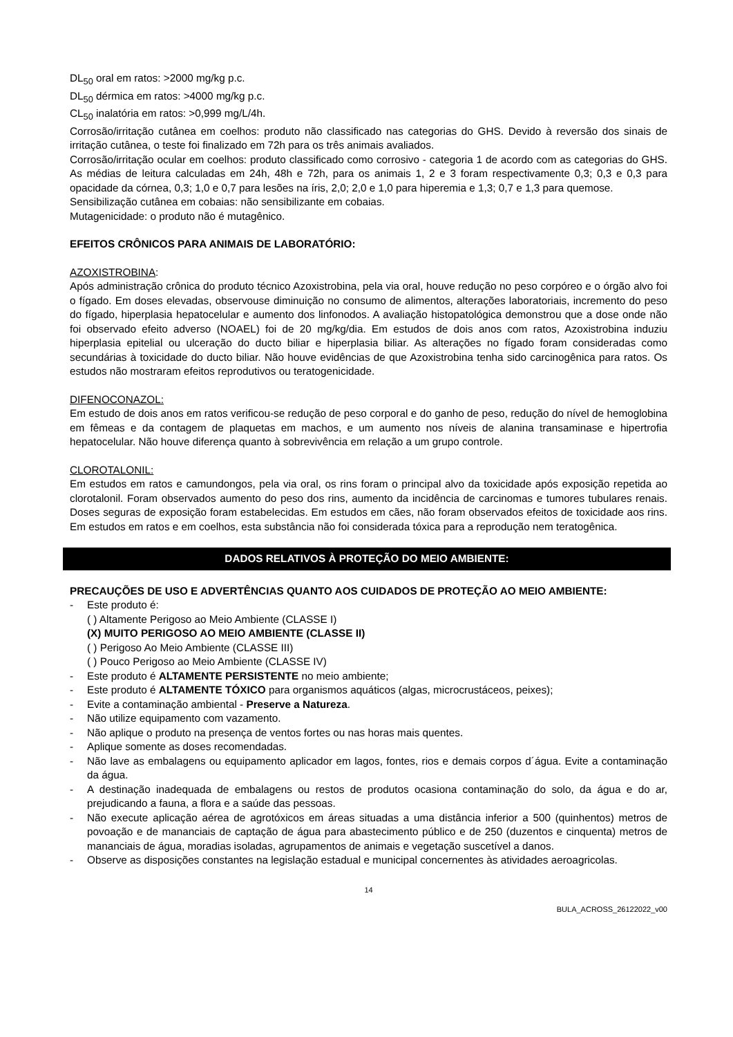DL<sub>50</sub> oral em ratos: >2000 mg/kg p.c.
DL<sub>50</sub> dérmica em ratos: >4000 mg/kg p.c.
CL<sub>50</sub> inalatória em ratos: >0,999 mg/L/4h.
Corrosão/irritação cutânea em coelhos: produto não classificado nas categorias do GHS. Devido à reversão dos sinais de irritação cutânea, o teste foi finalizado em 72h para os três animais avaliados.
Corrosão/irritação ocular em coelhos: produto classificado como corrosivo - categoria 1 de acordo com as categorias do GHS. As médias de leitura calculadas em 24h, 48h e 72h, para os animais 1, 2 e 3 foram respectivamente 0,3; 0,3 e 0,3 para opacidade da córnea, 0,3; 1,0 e 0,7 para lesões na íris, 2,0; 2,0 e 1,0 para hiperemia e 1,3; 0,7 e 1,3 para quemose.
Sensibilização cutânea em cobaias: não sensibilizante em cobaias.
Mutagenicidade: o produto não é mutagênico.
EFEITOS CRÔNICOS PARA ANIMAIS DE LABORATÓRIO:
AZOXISTROBINA:
Após administração crônica do produto técnico Azoxistrobina, pela via oral, houve redução no peso corpóreo e o órgão alvo foi o fígado. Em doses elevadas, observouse diminuição no consumo de alimentos, alterações laboratoriais, incremento do peso do fígado, hiperplasia hepatocelular e aumento dos linfonodos. A avaliação histopatológica demonstrou que a dose onde não foi observado efeito adverso (NOAEL) foi de 20 mg/kg/dia. Em estudos de dois anos com ratos, Azoxistrobina induziu hiperplasia epitelial ou ulceração do ducto biliar e hiperplasia biliar. As alterações no fígado foram consideradas como secundárias à toxicidade do ducto biliar. Não houve evidências de que Azoxistrobina tenha sido carcinogênica para ratos. Os estudos não mostraram efeitos reprodutivos ou teratogenicidade.
DIFENOCONAZOL:
Em estudo de dois anos em ratos verificou-se redução de peso corporal e do ganho de peso, redução do nível de hemoglobina em fêmeas e da contagem de plaquetas em machos, e um aumento nos níveis de alanina transaminase e hipertrofia hepatocelular. Não houve diferença quanto à sobrevivência em relação a um grupo controle.
CLOROTALONIL:
Em estudos em ratos e camundongos, pela via oral, os rins foram o principal alvo da toxicidade após exposição repetida ao clorotalonil. Foram observados aumento do peso dos rins, aumento da incidência de carcinomas e tumores tubulares renais. Doses seguras de exposição foram estabelecidas. Em estudos em cães, não foram observados efeitos de toxicidade aos rins. Em estudos em ratos e em coelhos, esta substância não foi considerada tóxica para a reprodução nem teratogênica.
DADOS RELATIVOS À PROTEÇÃO DO MEIO AMBIENTE:
PRECAUÇÕES DE USO E ADVERTÊNCIAS QUANTO AOS CUIDADOS DE PROTEÇÃO AO MEIO AMBIENTE:
- Este produto é:
( ) Altamente Perigoso ao Meio Ambiente (CLASSE I)
(X) MUITO PERIGOSO AO MEIO AMBIENTE (CLASSE II)
( ) Perigoso Ao Meio Ambiente (CLASSE III)
( ) Pouco Perigoso ao Meio Ambiente (CLASSE IV)
- Este produto é ALTAMENTE PERSISTENTE no meio ambiente;
- Este produto é ALTAMENTE TÓXICO para organismos aquáticos (algas, microcrustáceos, peixes);
- Evite a contaminação ambiental - Preserve a Natureza.
- Não utilize equipamento com vazamento.
- Não aplique o produto na presença de ventos fortes ou nas horas mais quentes.
- Aplique somente as doses recomendadas.
- Não lave as embalagens ou equipamento aplicador em lagos, fontes, rios e demais corpos d´água. Evite a contaminação da água.
- A destinação inadequada de embalagens ou restos de produtos ocasiona contaminação do solo, da água e do ar, prejudicando a fauna, a flora e a saúde das pessoas.
- Não execute aplicação aérea de agrotóxicos em áreas situadas a uma distância inferior a 500 (quinhentos) metros de povoação e de mananciais de captação de água para abastecimento público e de 250 (duzentos e cinquenta) metros de mananciais de água, moradias isoladas, agrupamentos de animais e vegetação suscetível a danos.
- Observe as disposições constantes na legislação estadual e municipal concernentes às atividades aeroagricolas.
14
BULA_ACROSS_26122022_v00